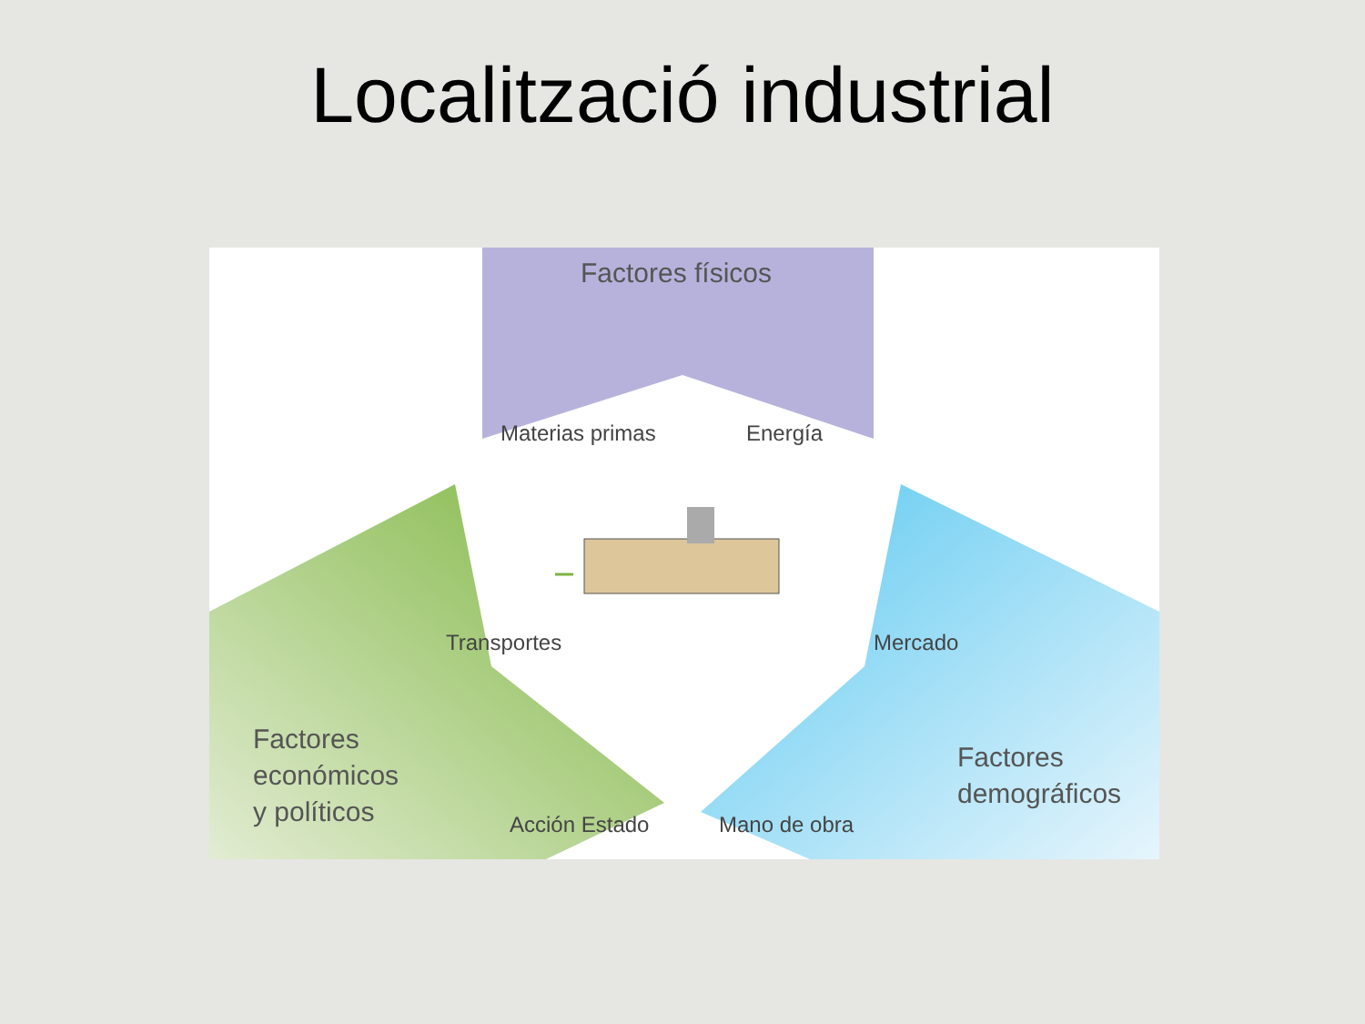Localització industrial
Factores físicos
Materias primas Energía
Transportes Mercado
Acción Estado Mano de obra
Factores
económicos
y políticos
Factores
demográficos